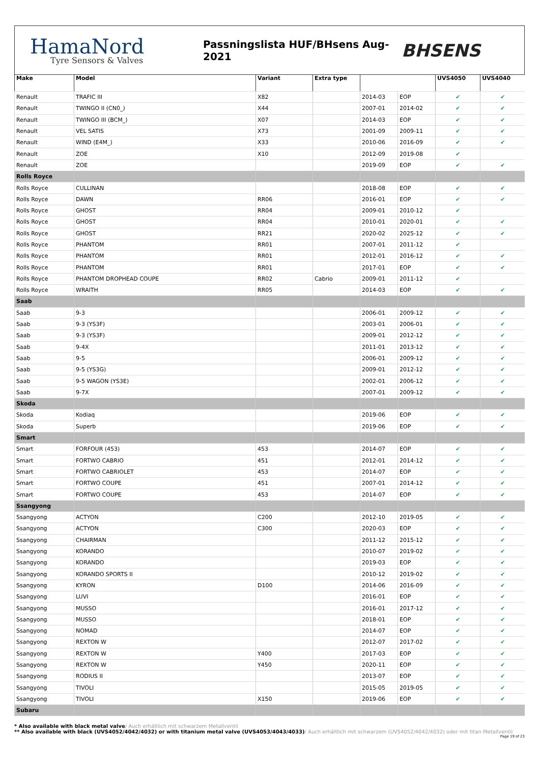HamaNord
Tyre Sensors & Valves
Passningslista HUF/BHsens Aug-2021
BHSENS
| Make | Model | Variant | Extra type | | | UVS4050 | UVS4040 |
| --- | --- | --- | --- | --- | --- | --- | --- |
| Renault | TRAFIC III | X82 | | 2014-03 | EOP | ✔ | ✔ |
| Renault | TWINGO II (CN0_) | X44 | | 2007-01 | 2014-02 | ✔ | ✔ |
| Renault | TWINGO III (BCM_) | X07 | | 2014-03 | EOP | ✔ | ✔ |
| Renault | VEL SATIS | X73 | | 2001-09 | 2009-11 | ✔ | ✔ |
| Renault | WIND (E4M_) | X33 | | 2010-06 | 2016-09 | ✔ | ✔ |
| Renault | ZOE | X10 | | 2012-09 | 2019-08 | ✔ | |
| Renault | ZOE | | | 2019-09 | EOP | ✔ | ✔ |
| Rolls Royce | | | | | | | |
| Rolls Royce | CULLINAN | | | 2018-08 | EOP | ✔ | ✔ |
| Rolls Royce | DAWN | RR06 | | 2016-01 | EOP | ✔ | ✔ |
| Rolls Royce | GHOST | RR04 | | 2009-01 | 2010-12 | ✔ | |
| Rolls Royce | GHOST | RR04 | | 2010-01 | 2020-01 | ✔ | ✔ |
| Rolls Royce | GHOST | RR21 | | 2020-02 | 2025-12 | ✔ | ✔ |
| Rolls Royce | PHANTOM | RR01 | | 2007-01 | 2011-12 | ✔ | |
| Rolls Royce | PHANTOM | RR01 | | 2012-01 | 2016-12 | ✔ | ✔ |
| Rolls Royce | PHANTOM | RR01 | | 2017-01 | EOP | ✔ | ✔ |
| Rolls Royce | PHANTOM DROPHEAD COUPE | RR02 | Cabrio | 2009-01 | 2011-12 | ✔ | |
| Rolls Royce | WRAITH | RR05 | | 2014-03 | EOP | ✔ | ✔ |
| Saab | | | | | | | |
| Saab | 9-3 | | | 2006-01 | 2009-12 | ✔ | ✔ |
| Saab | 9-3 (YS3F) | | | 2003-01 | 2006-01 | ✔ | ✔ |
| Saab | 9-3 (YS3F) | | | 2009-01 | 2012-12 | ✔ | ✔ |
| Saab | 9-4X | | | 2011-01 | 2013-12 | ✔ | ✔ |
| Saab | 9-5 | | | 2006-01 | 2009-12 | ✔ | ✔ |
| Saab | 9-5 (YS3G) | | | 2009-01 | 2012-12 | ✔ | ✔ |
| Saab | 9-5 WAGON (YS3E) | | | 2002-01 | 2006-12 | ✔ | ✔ |
| Saab | 9-7X | | | 2007-01 | 2009-12 | ✔ | ✔ |
| Skoda | | | | | | | |
| Skoda | Kodiaq | | | 2019-06 | EOP | ✔ | ✔ |
| Skoda | Superb | | | 2019-06 | EOP | ✔ | ✔ |
| Smart | | | | | | | |
| Smart | FORFOUR (453) | 453 | | 2014-07 | EOP | ✔ | ✔ |
| Smart | FORTWO CABRIO | 451 | | 2012-01 | 2014-12 | ✔ | ✔ |
| Smart | FORTWO CABRIOLET | 453 | | 2014-07 | EOP | ✔ | ✔ |
| Smart | FORTWO COUPE | 451 | | 2007-01 | 2014-12 | ✔ | ✔ |
| Smart | FORTWO COUPE | 453 | | 2014-07 | EOP | ✔ | ✔ |
| Ssangyong | | | | | | | |
| Ssangyong | ACTYON | C200 | | 2012-10 | 2019-05 | ✔ | ✔ |
| Ssangyong | ACTYON | C300 | | 2020-03 | EOP | ✔ | ✔ |
| Ssangyong | CHAIRMAN | | | 2011-12 | 2015-12 | ✔ | ✔ |
| Ssangyong | KORANDO | | | 2010-07 | 2019-02 | ✔ | ✔ |
| Ssangyong | KORANDO | | | 2019-03 | EOP | ✔ | ✔ |
| Ssangyong | KORANDO SPORTS II | | | 2010-12 | 2019-02 | ✔ | ✔ |
| Ssangyong | KYRON | D100 | | 2014-06 | 2016-09 | ✔ | ✔ |
| Ssangyong | LUVI | | | 2016-01 | EOP | ✔ | ✔ |
| Ssangyong | MUSSO | | | 2016-01 | 2017-12 | ✔ | ✔ |
| Ssangyong | MUSSO | | | 2018-01 | EOP | ✔ | ✔ |
| Ssangyong | NOMAD | | | 2014-07 | EOP | ✔ | ✔ |
| Ssangyong | REXTON W | | | 2012-07 | 2017-02 | ✔ | ✔ |
| Ssangyong | REXTON W | Y400 | | 2017-03 | EOP | ✔ | ✔ |
| Ssangyong | REXTON W | Y450 | | 2020-11 | EOP | ✔ | ✔ |
| Ssangyong | RODIUS II | | | 2013-07 | EOP | ✔ | ✔ |
| Ssangyong | TIVOLI | | | 2015-05 | 2019-05 | ✔ | ✔ |
| Ssangyong | TIVOLI | X150 | | 2019-06 | EOP | ✔ | ✔ |
| Subaru | | | | | | | |
* Also available with black metal valve/ Auch erhältlich mit schwarzem Metallventil
** Also available with black (UVS4052/4042/4032) or with titanium metal valve (UVS4053/4043/4033)/ Auch erhältlich mit schwarzem (UVS4052/4042/4032) oder mit titan Metallventil
Page 19 of 23